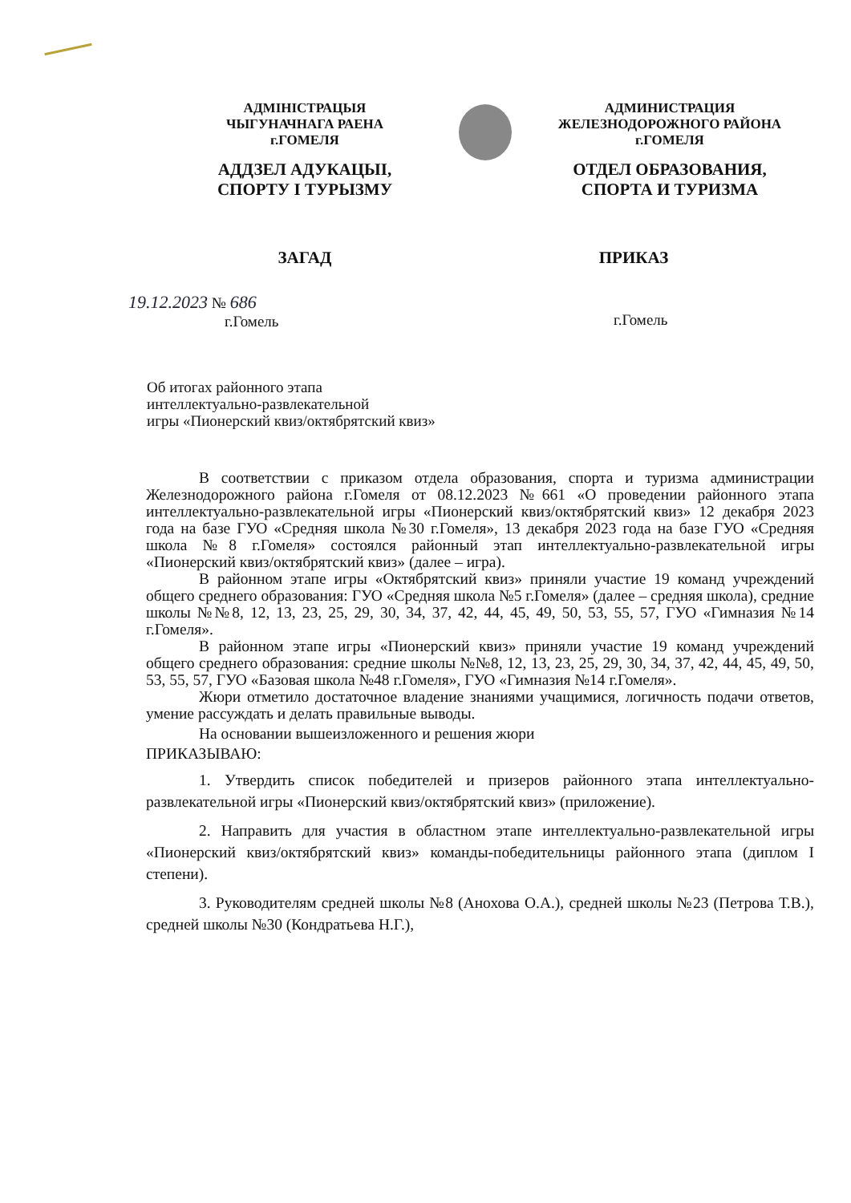АДМІНІСТРАЦЫЯ
ЧЫГУНАЧНАГА РАЕНА
г.ГОМЕЛЯ
АДДЗЕЛ АДУКАЦЫІ,
СПОРТУ І ТУРЫЗМУ
АДМИНИСТРАЦИЯ
ЖЕЛЕЗНОДОРОЖНОГО РАЙОНА
г.ГОМЕЛЯ
ОТДЕЛ ОБРАЗОВАНИЯ,
СПОРТА И ТУРИЗМА
ЗАГАД ПРИКАЗ
19.12.2023 № 686
г.Гомель
г.Гомель
Об итогах районного этапа
интеллектуально-развлекательной
игры «Пионерский квиз/октябрятский квиз»
В соответствии с приказом отдела образования, спорта и туризма администрации Железнодорожного района г.Гомеля от 08.12.2023 №661 «О проведении районного этапа интеллектуально-развлекательной игры «Пионерский квиз/октябрятский квиз» 12 декабря 2023 года на базе ГУО «Средняя школа №30 г.Гомеля», 13 декабря 2023 года на базе ГУО «Средняя школа №8 г.Гомеля» состоялся районный этап интеллектуально-развлекательной игры «Пионерский квиз/октябрятский квиз» (далее – игра).
В районном этапе игры «Октябрятский квиз» приняли участие 19 команд учреждений общего среднего образования: ГУО «Средняя школа №5 г.Гомеля» (далее – средняя школа), средние школы №№8, 12, 13, 23, 25, 29, 30, 34, 37, 42, 44, 45, 49, 50, 53, 55, 57, ГУО «Гимназия №14 г.Гомеля».
В районном этапе игры «Пионерский квиз» приняли участие 19 команд учреждений общего среднего образования: средние школы №№8, 12, 13, 23, 25, 29, 30, 34, 37, 42, 44, 45, 49, 50, 53, 55, 57, ГУО «Базовая школа №48 г.Гомеля», ГУО «Гимназия №14 г.Гомеля».
Жюри отметило достаточное владение знаниями учащимися, логичность подачи ответов, умение рассуждать и делать правильные выводы.
На основании вышеизложенного и решения жюри
ПРИКАЗЫВАЮ:
1. Утвердить список победителей и призеров районного этапа интеллектуально-развлекательной игры «Пионерский квиз/октябрятский квиз» (приложение).
2. Направить для участия в областном этапе интеллектуально-развлекательной игры «Пионерский квиз/октябрятский квиз» команды-победительницы районного этапа (диплом I степени).
3. Руководителям средней школы №8 (Анохова О.А.), средней школы №23 (Петрова Т.В.), средней школы №30 (Кондратьева Н.Г.),